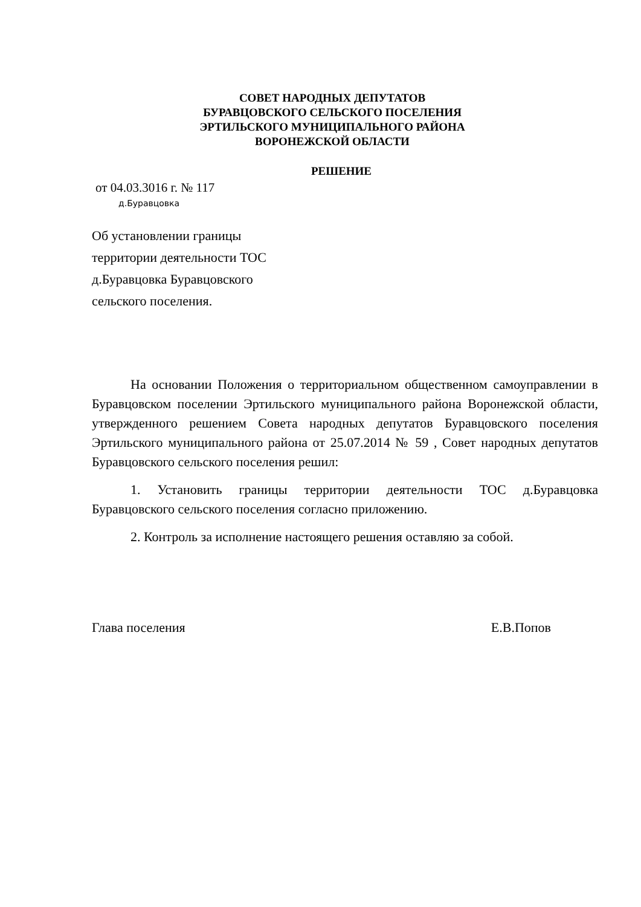СОВЕТ НАРОДНЫХ ДЕПУТАТОВ
БУРАВЦОВСКОГО СЕЛЬСКОГО ПОСЕЛЕНИЯ
ЭРТИЛЬСКОГО МУНИЦИПАЛЬНОГО РАЙОНА
ВОРОНЕЖСКОЙ ОБЛАСТИ
РЕШЕНИЕ
от 04.03.3016 г. № 117
д.Буравцовка
Об установлении границы
территории деятельности ТОС
д.Буравцовка Буравцовского
сельского поселения.
На основании Положения о территориальном общественном самоуправлении в Буравцовском поселении Эртильского муниципального района Воронежской области, утвержденного решением Совета народных депутатов Буравцовского поселения Эртильского муниципального района от 25.07.2014 № 59 , Совет народных депутатов Буравцовского сельского поселения решил:
1. Установить границы территории деятельности ТОС д.Буравцовка Буравцовского сельского поселения согласно приложению.
2. Контроль за исполнение настоящего решения оставляю за собой.
Глава поселения Е.В.Попов